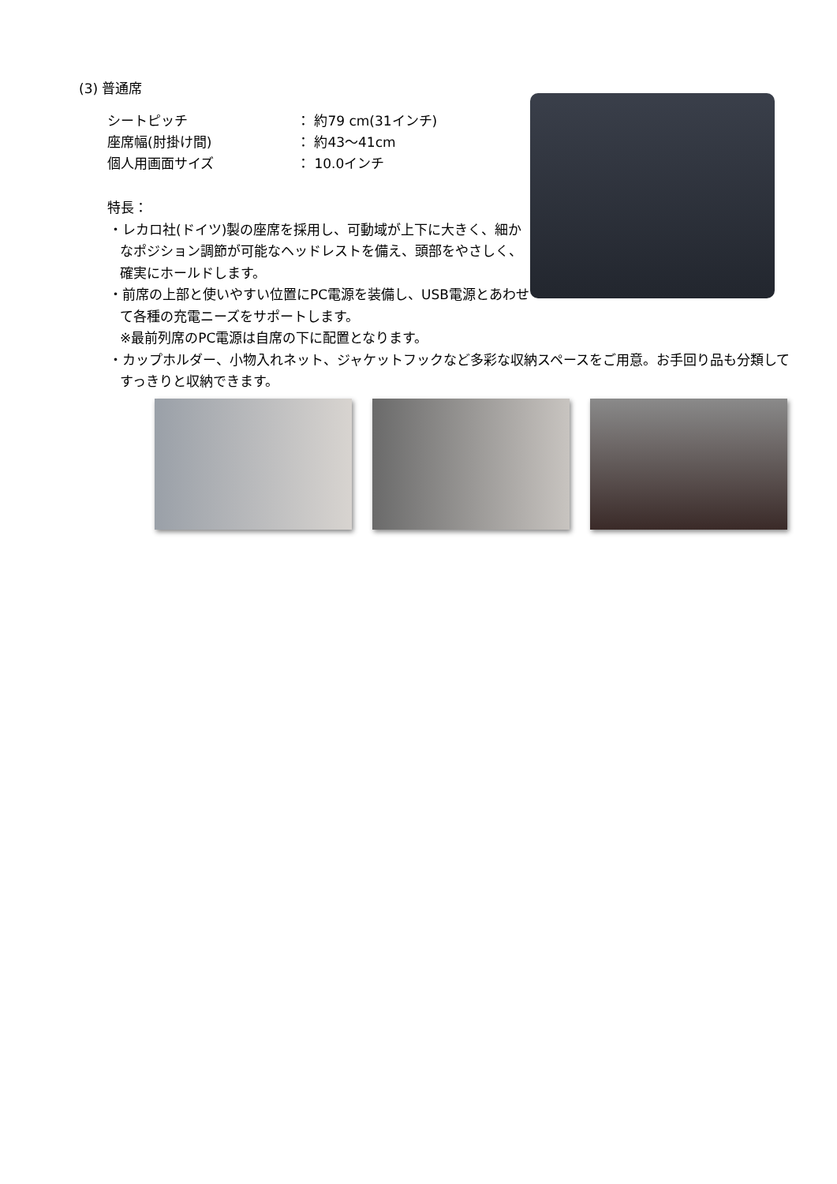(3) 普通席
シートピッチ ： 約79 cm(31インチ)
座席幅(肘掛け間) ： 約43〜41cm
個人用画面サイズ ： 10.0インチ
特長：
・レカロ社(ドイツ)製の座席を採用し、可動域が上下に大きく、細かなポジション調節が可能なヘッドレストを備え、頭部をやさしく、確実にホールドします。
・前席の上部と使いやすい位置にPC電源を装備し、USB電源とあわせて各種の充電ニーズをサポートします。
※最前列席のPC電源は自席の下に配置となります。
・カップホルダー、小物入れネット、ジャケットフックなど多彩な収納スペースをご用意。お手回り品も分類してすっきりと収納できます。